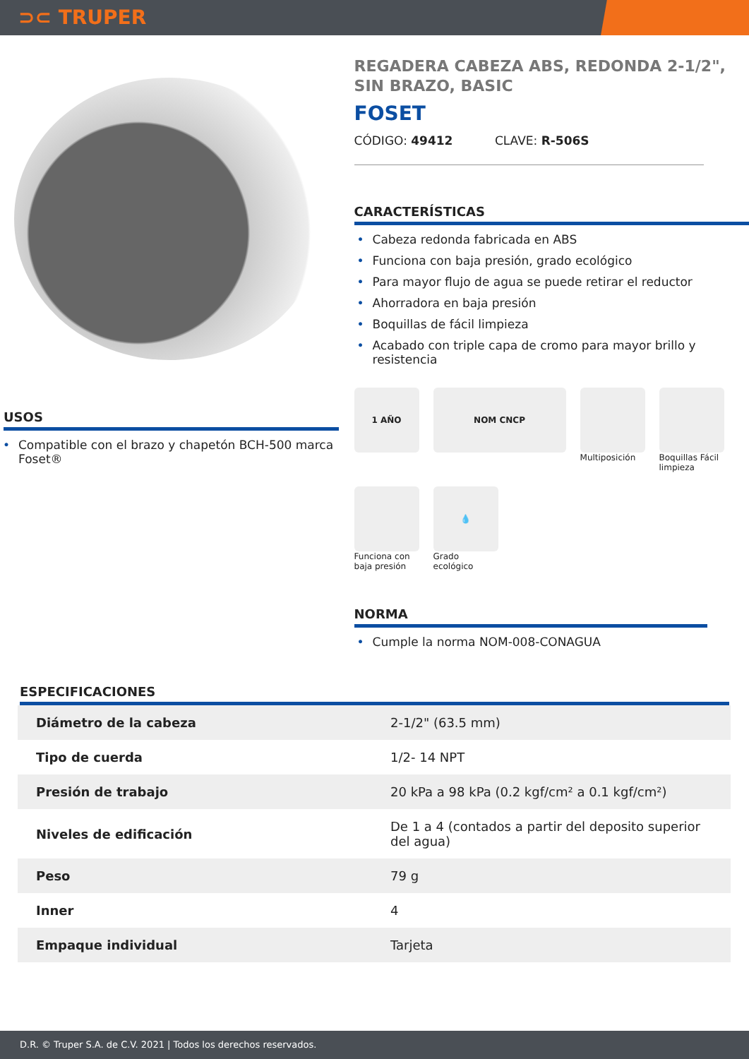⊃⊂ TRUPER
USOS
• Compatible con el brazo y chapetón BCH-500 marca Foset®
REGADERA CABEZA ABS, REDONDA 2-1/2", SIN BRAZO, BASIC
FOSET
CÓDIGO: 49412 CLAVE: R-506S
CARACTERÍSTICAS
• Cabeza redonda fabricada en ABS
• Funciona con baja presión, grado ecológico
• Para mayor flujo de agua se puede retirar el reductor
• Ahorradora en baja presión
• Boquillas de fácil limpieza
• Acabado con triple capa de cromo para mayor brillo y resistencia
1 AÑO
NOM CNCP
Multiposición
Boquillas Fácil limpieza
Funciona con baja presión
💧
Grado ecológico
NORMA
• Cumple la norma NOM-008-CONAGUA
ESPECIFICACIONES
| Diámetro de la cabeza | 2-1/2" (63.5 mm) |
| Tipo de cuerda | 1/2- 14 NPT |
| Presión de trabajo | 20 kPa a 98 kPa (0.2 kgf/cm² a 0.1 kgf/cm²) |
| Niveles de edificación | De 1 a 4 (contados a partir del deposito superior del agua) |
| Peso | 79 g |
| Inner | 4 |
| Empaque individual | Tarjeta |
D.R. © Truper S.A. de C.V. 2021 | Todos los derechos reservados.